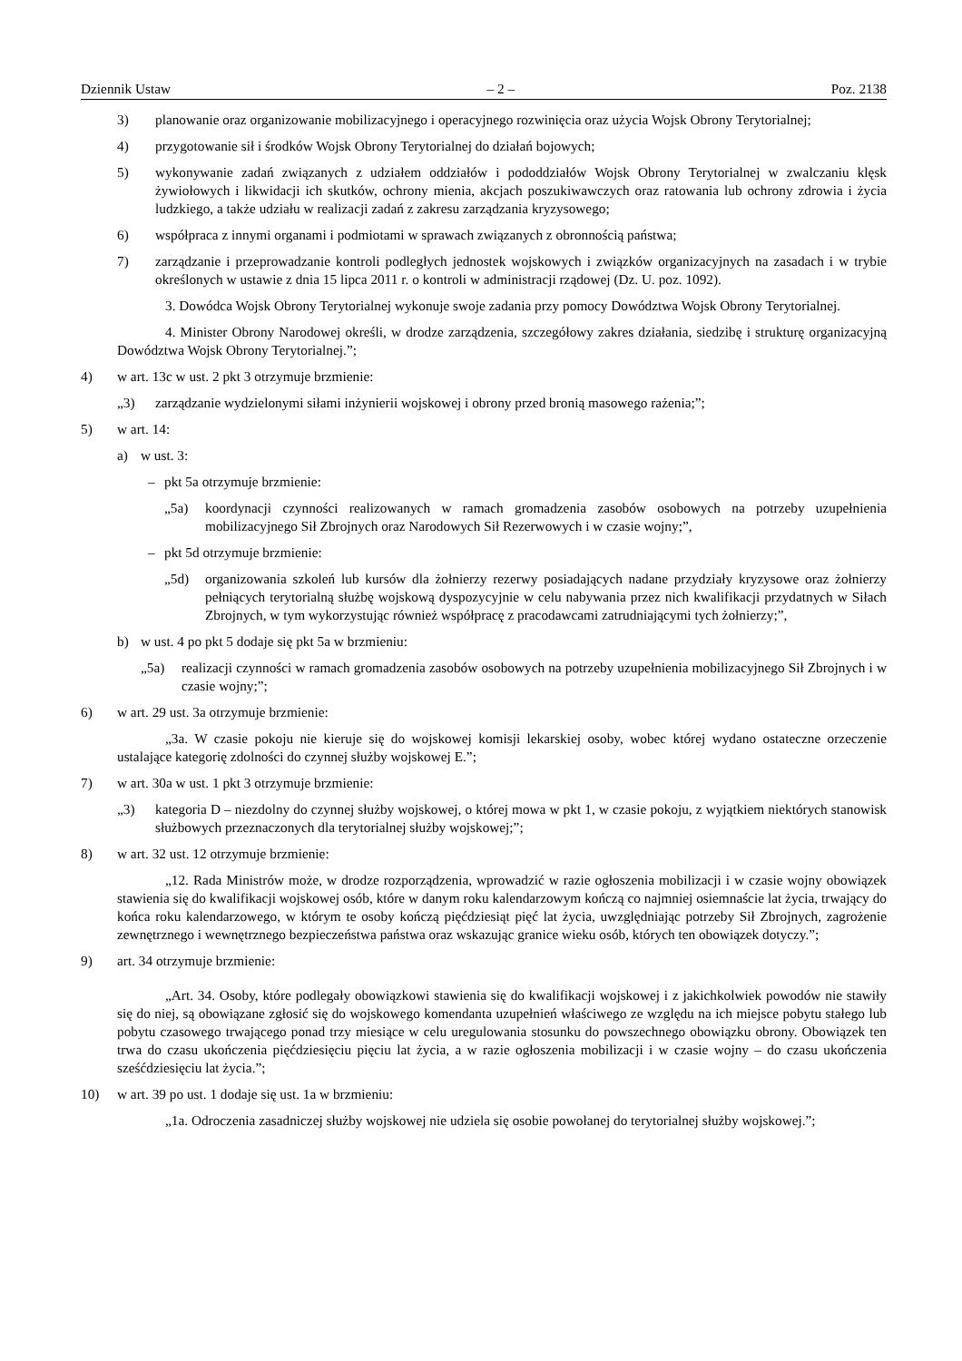Dziennik Ustaw – 2 – Poz. 2138
3) planowanie oraz organizowanie mobilizacyjnego i operacyjnego rozwinięcia oraz użycia Wojsk Obrony Terytorialnej;
4) przygotowanie sił i środków Wojsk Obrony Terytorialnej do działań bojowych;
5) wykonywanie zadań związanych z udziałem oddziałów i pododdziałów Wojsk Obrony Terytorialnej w zwalczaniu klęsk żywiołowych i likwidacji ich skutków, ochrony mienia, akcjach poszukiwawczych oraz ratowania lub ochrony zdrowia i życia ludzkiego, a także udziału w realizacji zadań z zakresu zarządzania kryzysowego;
6) współpraca z innymi organami i podmiotami w sprawach związanych z obronnością państwa;
7) zarządzanie i przeprowadzanie kontroli podległych jednostek wojskowych i związków organizacyjnych na zasadach i w trybie określonych w ustawie z dnia 15 lipca 2011 r. o kontroli w administracji rządowej (Dz. U. poz. 1092).
3. Dowódca Wojsk Obrony Terytorialnej wykonuje swoje zadania przy pomocy Dowództwa Wojsk Obrony Terytorialnej.
4. Minister Obrony Narodowej określi, w drodze zarządzenia, szczegółowy zakres działania, siedzibę i strukturę organizacyjną Dowództwa Wojsk Obrony Terytorialnej.”;
4) w art. 13c w ust. 2 pkt 3 otrzymuje brzmienie:
„3) zarządzanie wydzielonymi siłami inżynierii wojskowej i obrony przed bronią masowego rażenia;”;
5) w art. 14:
a) w ust. 3:
– pkt 5a otrzymuje brzmienie:
„5a) koordynacji czynności realizowanych w ramach gromadzenia zasobów osobowych na potrzeby uzupełnienia mobilizacyjnego Sił Zbrojnych oraz Narodowych Sił Rezerwowych i w czasie wojny;”,
– pkt 5d otrzymuje brzmienie:
„5d) organizowania szkoleń lub kursów dla żołnierzy rezerwy posiadających nadane przydziały kryzysowe oraz żołnierzy pełniących terytorialną służbę wojskową dyspozycyjnie w celu nabywania przez nich kwalifikacji przydatnych w Siłach Zbrojnych, w tym wykorzystując również współpracę z pracodawcami zatrudniającymi tych żołnierzy;”,
b) w ust. 4 po pkt 5 dodaje się pkt 5a w brzmieniu:
„5a) realizacji czynności w ramach gromadzenia zasobów osobowych na potrzeby uzupełnienia mobilizacyjnego Sił Zbrojnych i w czasie wojny;”;
6) w art. 29 ust. 3a otrzymuje brzmienie:
„3a. W czasie pokoju nie kieruje się do wojskowej komisji lekarskiej osoby, wobec której wydano ostateczne orzeczenie ustalające kategorię zdolności do czynnej służby wojskowej E.”;
7) w art. 30a w ust. 1 pkt 3 otrzymuje brzmienie:
„3) kategoria D – niezdolny do czynnej służby wojskowej, o której mowa w pkt 1, w czasie pokoju, z wyjątkiem niektórych stanowisk służbowych przeznaczonych dla terytorialnej służby wojskowej;”;
8) w art. 32 ust. 12 otrzymuje brzmienie:
„12. Rada Ministrów może, w drodze rozporządzenia, wprowadzić w razie ogłoszenia mobilizacji i w czasie wojny obowiązek stawienia się do kwalifikacji wojskowej osób, które w danym roku kalendarzowym kończą co najmniej osiemnaście lat życia, trwający do końca roku kalendarzowego, w którym te osoby kończą pięćdziesiąt pięć lat życia, uwzględniając potrzeby Sił Zbrojnych, zagrożenie zewnętrznego i wewnętrznego bezpieczeństwa państwa oraz wskazując granice wieku osób, których ten obowiązek dotyczy.”;
9) art. 34 otrzymuje brzmienie:
„Art. 34. Osoby, które podlegały obowiązkowi stawienia się do kwalifikacji wojskowej i z jakichkolwiek powodów nie stawiły się do niej, są obowiązane zgłosić się do wojskowego komendanta uzupełnień właściwego ze względu na ich miejsce pobytu stałego lub pobytu czasowego trwającego ponad trzy miesiące w celu uregulowania stosunku do powszechnego obowiązku obrony. Obowiązek ten trwa do czasu ukończenia pięćdziesięciu pięciu lat życia, a w razie ogłoszenia mobilizacji i w czasie wojny – do czasu ukończenia sześćdziesięciu lat życia.”;
10) w art. 39 po ust. 1 dodaje się ust. 1a w brzmieniu:
„1a. Odroczenia zasadniczej służby wojskowej nie udziela się osobie powołanej do terytorialnej służby wojskowej.”;